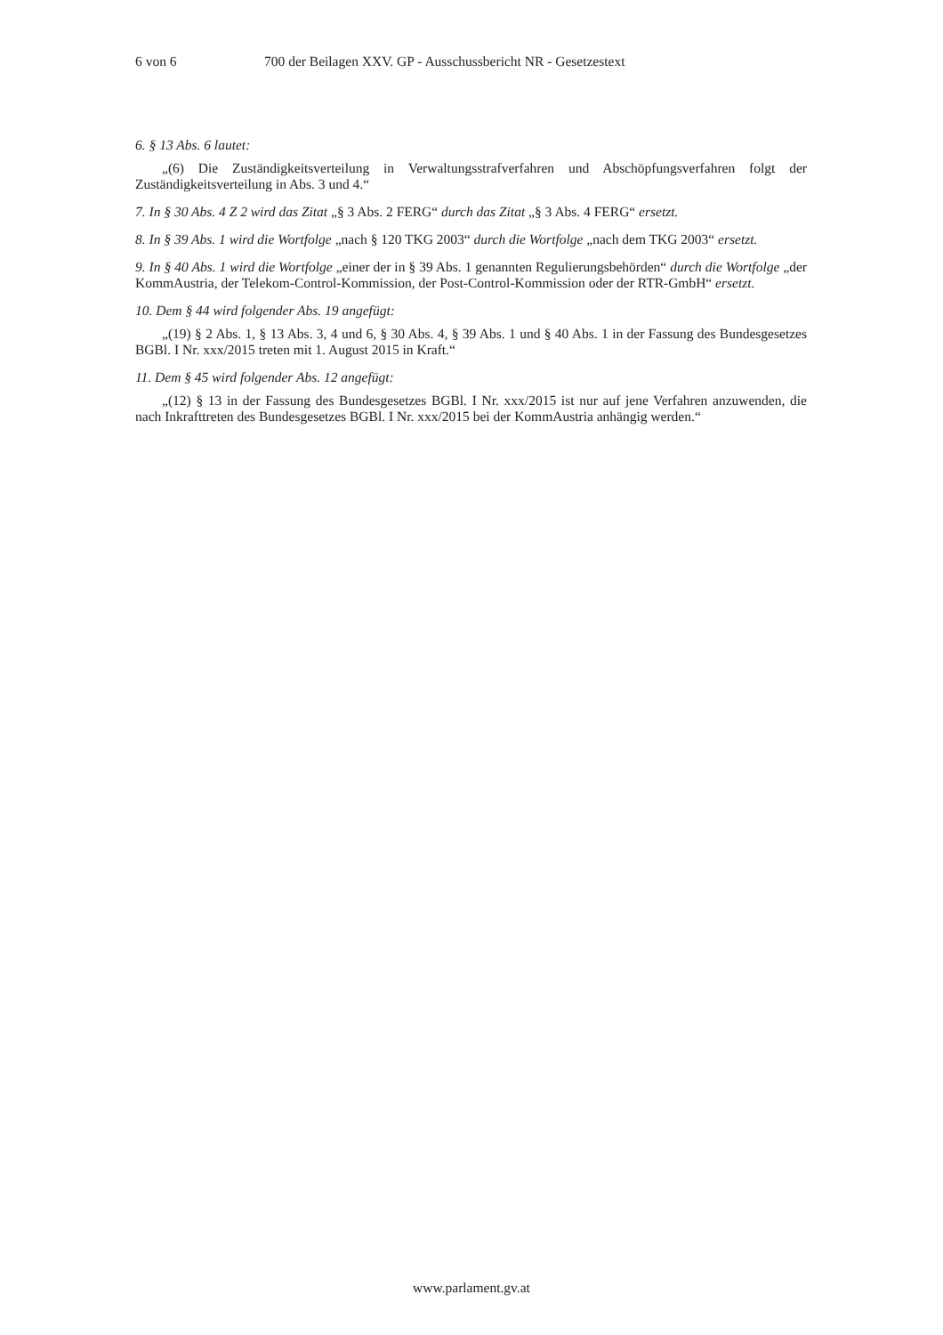6 von 6 700 der Beilagen XXV. GP - Ausschussbericht NR - Gesetzestext
6. § 13 Abs. 6 lautet:
„(6) Die Zuständigkeitsverteilung in Verwaltungsstrafverfahren und Abschöpfungsverfahren folgt der Zuständigkeitsverteilung in Abs. 3 und 4.“
7. In § 30 Abs. 4 Z 2 wird das Zitat „§ 3 Abs. 2 FERG“ durch das Zitat „§ 3 Abs. 4 FERG“ ersetzt.
8. In § 39 Abs. 1 wird die Wortfolge „nach § 120 TKG 2003“ durch die Wortfolge „nach dem TKG 2003“ ersetzt.
9. In § 40 Abs. 1 wird die Wortfolge „einer der in § 39 Abs. 1 genannten Regulierungsbehörden“ durch die Wortfolge „der KommAustria, der Telekom-Control-Kommission, der Post-Control-Kommission oder der RTR-GmbH“ ersetzt.
10. Dem § 44 wird folgender Abs. 19 angefügt:
„(19) § 2 Abs. 1, § 13 Abs. 3, 4 und 6, § 30 Abs. 4, § 39 Abs. 1 und § 40 Abs. 1 in der Fassung des Bundesgesetzes BGBl. I Nr. xxx/2015 treten mit 1. August 2015 in Kraft.“
11. Dem § 45 wird folgender Abs. 12 angefügt:
„(12) § 13 in der Fassung des Bundesgesetzes BGBl. I Nr. xxx/2015 ist nur auf jene Verfahren anzuwenden, die nach Inkrafttreten des Bundesgesetzes BGBl. I Nr. xxx/2015 bei der KommAustria anhängig werden.“
www.parlament.gv.at